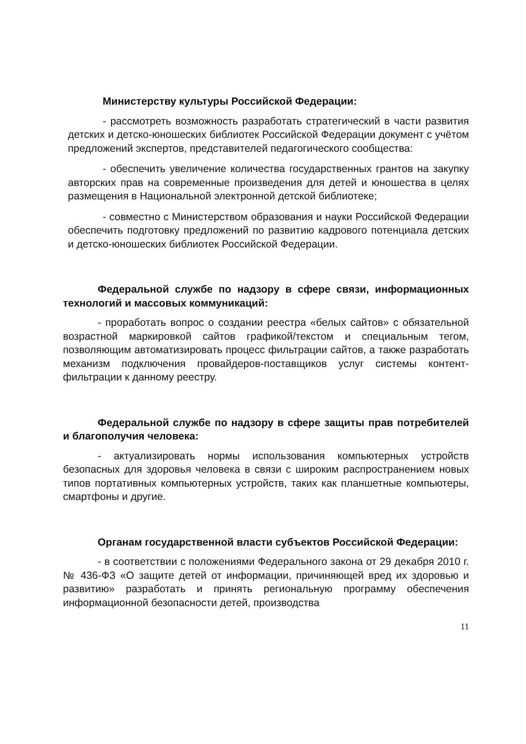Министерству культуры Российской Федерации:
- рассмотреть возможность разработать стратегический в части развития детских и детско-юношеских библиотек Российской Федерации документ с учётом предложений экспертов, представителей педагогического сообщества:
- обеспечить увеличение количества государственных грантов на закупку авторских прав на современные произведения для детей и юношества в целях размещения в Национальной электронной детской библиотеке;
- совместно с Министерством образования и науки Российской Федерации обеспечить подготовку предложений по развитию кадрового потенциала детских и детско-юношеских библиотек Российской Федерации.
Федеральной службе по надзору в сфере связи, информационных технологий и массовых коммуникаций:
- проработать вопрос о создании реестра «белых сайтов» с обязательной возрастной маркировкой сайтов графикой/текстом и специальным тегом, позволяющим автоматизировать процесс фильтрации сайтов, а также разработать механизм подключения провайдеров-поставщиков услуг системы контент-фильтрации к данному реестру.
Федеральной службе по надзору в сфере защиты прав потребителей и благополучия человека:
- актуализировать нормы использования компьютерных устройств безопасных для здоровья человека в связи с широким распространением новых типов портативных компьютерных устройств, таких как планшетные компьютеры, смартфоны и другие.
Органам государственной власти субъектов Российской Федерации:
- в соответствии с положениями Федерального закона от 29 декабря 2010 г. № 436-ФЗ «О защите детей от информации, причиняющей вред их здоровью и развитию» разработать и принять региональную программу обеспечения информационной безопасности детей, производства
11